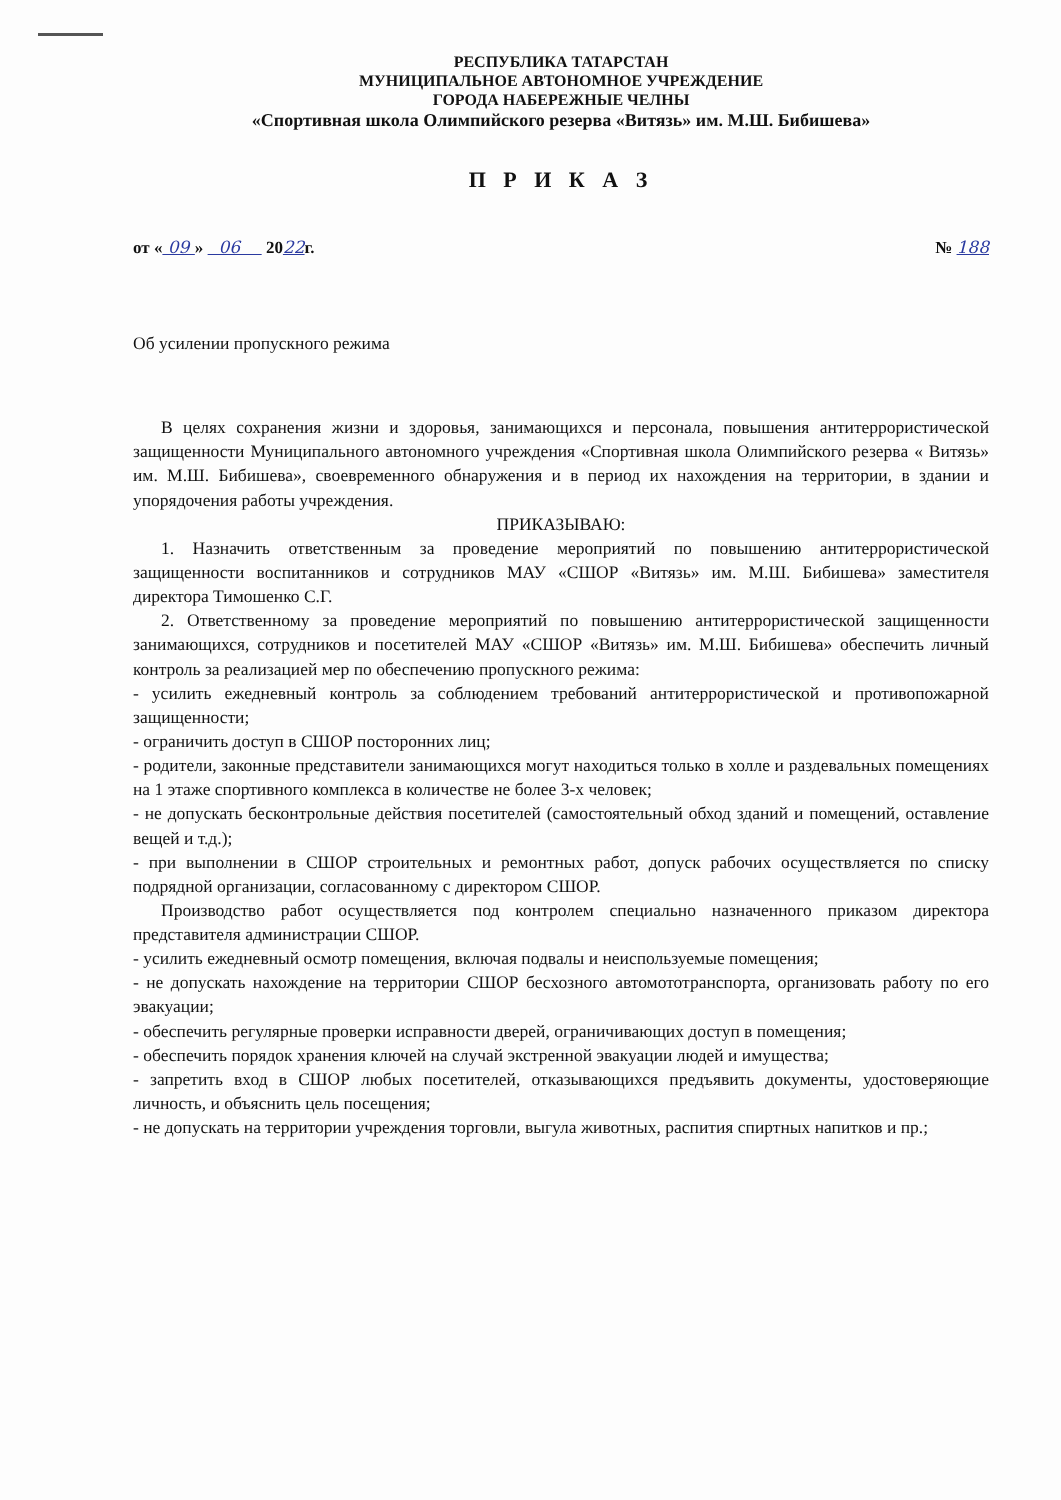РЕСПУБЛИКА ТАТАРСТАН
МУНИЦИПАЛЬНОЕ АВТОНОМНОЕ УЧРЕЖДЕНИЕ
ГОРОДА НАБЕРЕЖНЫЕ ЧЕЛНЫ
«Спортивная школа Олимпийского резерва «Витязь» им. М.Ш. Бибишева»
П Р И К А З
от « 09 » 06 2022г. № 188
Об усилении пропускного режима
В целях сохранения жизни и здоровья, занимающихся и персонала, повышения антитеррористической защищенности Муниципального автономного учреждения «Спортивная школа Олимпийского резерва « Витязь» им. М.Ш. Бибишева», своевременного обнаружения и в период их нахождения на территории, в здании и упорядочения работы учреждения.
ПРИКАЗЫВАЮ:
1. Назначить ответственным за проведение мероприятий по повышению антитеррористической защищенности воспитанников и сотрудников МАУ «СШОР «Витязь» им. М.Ш. Бибишева» заместителя директора Тимошенко С.Г.
2. Ответственному за проведение мероприятий по повышению антитеррористической защищенности занимающихся, сотрудников и посетителей МАУ «СШОР «Витязь» им. М.Ш. Бибишева» обеспечить личный контроль за реализацией мер по обеспечению пропускного режима:
- усилить ежедневный контроль за соблюдением требований антитеррористической и противопожарной защищенности;
- ограничить доступ в СШОР посторонних лиц;
- родители, законные представители занимающихся могут находиться только в холле и раздевальных помещениях на 1 этаже спортивного комплекса в количестве не более 3-х человек;
- не допускать бесконтрольные действия посетителей (самостоятельный обход зданий и помещений, оставление вещей и т.д.);
- при выполнении в СШОР строительных и ремонтных работ, допуск рабочих осуществляется по списку подрядной организации, согласованному с директором СШОР.
Производство работ осуществляется под контролем специально назначенного приказом директора представителя администрации СШОР.
- усилить ежедневный осмотр помещения, включая подвалы и неиспользуемые помещения;
- не допускать нахождение на территории СШОР бесхозного автомототранспорта, организовать работу по его эвакуации;
- обеспечить регулярные проверки исправности дверей, ограничивающих доступ в помещения;
- обеспечить порядок хранения ключей на случай экстренной эвакуации людей и имущества;
- запретить вход в СШОР любых посетителей, отказывающихся предъявить документы, удостоверяющие личность, и объяснить цель посещения;
- не допускать на территории учреждения торговли, выгула животных, распития спиртных напитков и пр.;